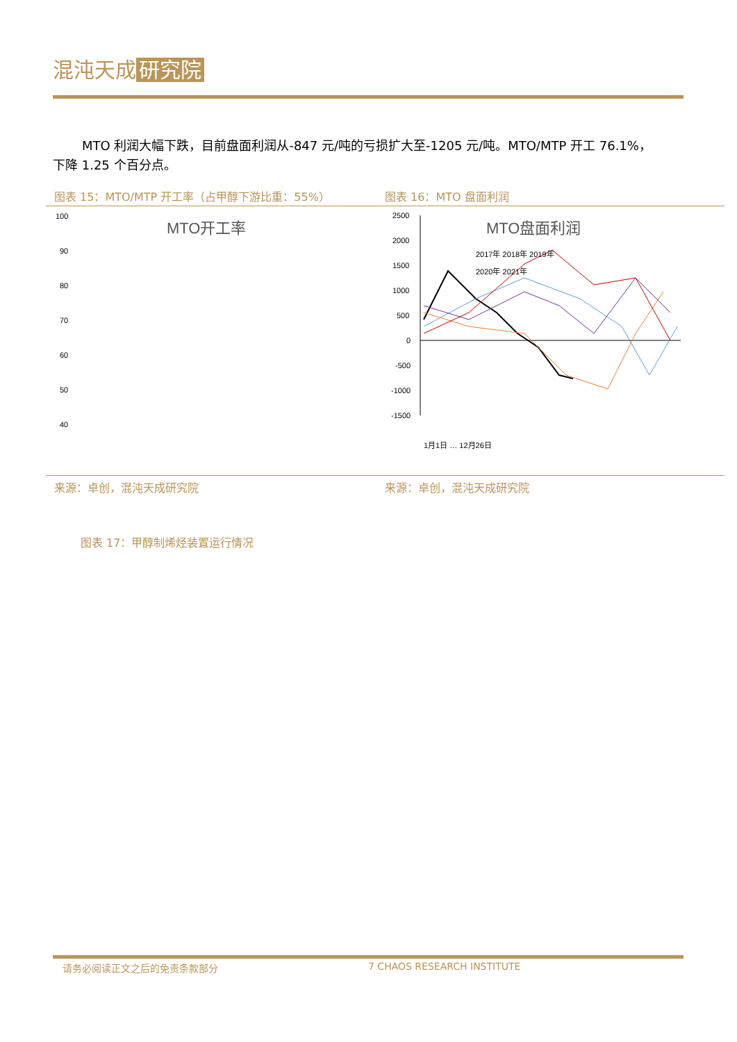混沌天成 研究院
MTO 利润大幅下跌，目前盘面利润从-847 元/吨的亏损扩大至-1205 元/吨。MTO/MTP 开工 76.1%，下降 1.25 个百分点。
图表 15：MTO/MTP 开工率（占甲醇下游比重：55%） 图表 16：MTO 盘面利润
MTO开工率
100
90
80
70
60
50
40
2017年 2018年 2019年
2020年 2021年
1月2日 … 12月19日
MTO盘面利润
2500
2000
1500
1000
500
0
-500
-1000
-1500
2017年 2018年 2019年
2020年 2021年
1月1日 … 12月26日
来源：卓创，混沌天成研究院 来源：卓创，混沌天成研究院
图表 17：甲醇制烯烃装置运行情况
请务必阅读正文之后的免责条款部分 7 CHAOS RESEARCH INSTITUTE